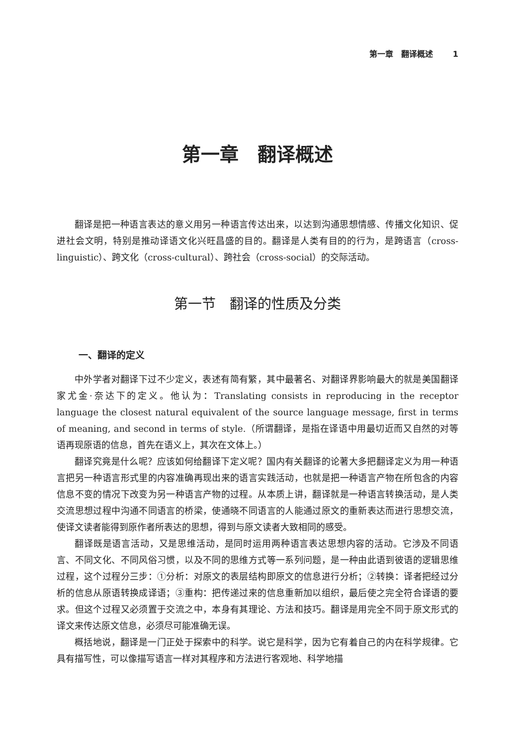第一章　翻译概述 1
第一章　翻译概述
翻译是把一种语言表达的意义用另一种语言传达出来，以达到沟通思想情感、传播文化知识、促进社会文明，特别是推动译语文化兴旺昌盛的目的。翻译是人类有目的的行为，是跨语言（cross-linguistic）、跨文化（cross-cultural）、跨社会（cross-social）的交际活动。
第一节　翻译的性质及分类
一、翻译的定义
中外学者对翻译下过不少定义，表述有简有繁，其中最著名、对翻译界影响最大的就是美国翻译家尤金·奈达下的定义。他认为：Translating consists in reproducing in the receptor language the closest natural equivalent of the source language message, first in terms of meaning, and second in terms of style.（所谓翻译，是指在译语中用最切近而又自然的对等语再现原语的信息，首先在语义上，其次在文体上。）
翻译究竟是什么呢？应该如何给翻译下定义呢？国内有关翻译的论著大多把翻译定义为用一种语言把另一种语言形式里的内容准确再现出来的语言实践活动，也就是把一种语言产物在所包含的内容信息不变的情况下改变为另一种语言产物的过程。从本质上讲，翻译就是一种语言转换活动，是人类交流思想过程中沟通不同语言的桥梁，使通晓不同语言的人能通过原文的重新表达而进行思想交流，使译文读者能得到原作者所表达的思想，得到与原文读者大致相同的感受。
翻译既是语言活动，又是思维活动，是同时运用两种语言表达思想内容的活动。它涉及不同语言、不同文化、不同风俗习惯，以及不同的思维方式等一系列问题，是一种由此语到彼语的逻辑思维过程，这个过程分三步：①分析：对原文的表层结构即原文的信息进行分析；②转换：译者把经过分析的信息从原语转换成译语；③重构：把传递过来的信息重新加以组织，最后使之完全符合译语的要求。但这个过程又必须置于交流之中，本身有其理论、方法和技巧。翻译是用完全不同于原文形式的译文来传达原文信息，必须尽可能准确无误。
概括地说，翻译是一门正处于探索中的科学。说它是科学，因为它有着自己的内在科学规律。它具有描写性，可以像描写语言一样对其程序和方法进行客观地、科学地描